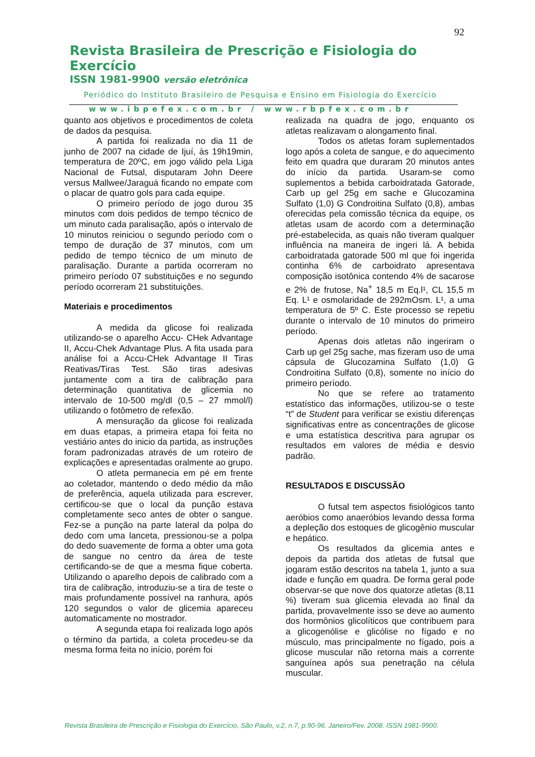92
Revista Brasileira de Prescrição e Fisiologia do Exercício
ISSN 1981-9900 versão eletrônica
Periódico do Instituto Brasileiro de Pesquisa e Ensino em Fisiologia do Exercício
www.ibpefex.com.br / www.rbpfex.com.br
quanto aos objetivos e procedimentos de coleta de dados da pesquisa.
A partida foi realizada no dia 11 de junho de 2007 na cidade de Ijuí, às 19h19min, temperatura de 20ºC, em jogo válido pela Liga Nacional de Futsal, disputaram John Deere versus Mallwee/Jaraguá ficando no empate com o placar de quatro gols para cada equipe.
O primeiro período de jogo durou 35 minutos com dois pedidos de tempo técnico de um minuto cada paralisação, após o intervalo de 10 minutos reiniciou o segundo período com o tempo de duração de 37 minutos, com um pedido de tempo técnico de um minuto de paralisação. Durante a partida ocorreram no primeiro período 07 substituições e no segundo período ocorreram 21 substituições.
Materiais e procedimentos
A medida da glicose foi realizada utilizando-se o aparelho Accu- CHek Advantage II, Accu-Chek Advantage Plus. A fita usada para análise foi a Accu-CHek Advantage II Tiras Reativas/Tiras Test. São tiras adesivas juntamente com a tira de calibração para determinação quantitativa de glicemia no intervalo de 10-500 mg/dl (0,5 – 27 mmol/l) utilizando o fotômetro de refexão.
A mensuração da glicose foi realizada em duas etapas, a primeira etapa foi feita no vestiário antes do inicio da partida, as instruções foram padronizadas através de um roteiro de explicações e apresentadas oralmente ao grupo.
O atleta permanecia em pé em frente ao coletador, mantendo o dedo médio da mão de preferência, aquela utilizada para escrever, certificou-se que o local da punção estava completamente seco antes de obter o sangue. Fez-se a punção na parte lateral da polpa do dedo com uma lanceta, pressionou-se a polpa do dedo suavemente de forma a obter uma gota de sangue no centro da área de teste certificando-se de que a mesma fique coberta. Utilizando o aparelho depois de calibrado com a tira de calibração, introduziu-se a tira de teste o mais profundamente possível na ranhura, após 120 segundos o valor de glicemia apareceu automaticamente no mostrador.
A segunda etapa foi realizada logo após o término da partida, a coleta procedeu-se da mesma forma feita no início, porém foi
realizada na quadra de jogo, enquanto os atletas realizavam o alongamento final.
Todos os atletas foram suplementados logo após a coleta de sangue, e do aquecimento feito em quadra que duraram 20 minutos antes do início da partida. Usaram-se como suplementos a bebida carboidratada Gatorade, Carb up gel 25g em sache e Glucozamina Sulfato (1,0) G Condroitina Sulfato (0,8), ambas oferecidas pela comissão técnica da equipe, os atletas usam de acordo com a determinação pré-estabelecida, as quais não tiveram qualquer influência na maneira de ingeri lá. A bebida carboidratada gatorade 500 ml que foi ingerida continha 6% de carboidrato apresentava composição isotônica contendo 4% de sacarose e 2% de frutose, Na<sup>+</sup> 18,5 m Eq.l¹, CL 15,5 m Eq. L¹ e osmolaridade de 292mOsm. L¹, a uma temperatura de 5º C. Este processo se repetiu durante o intervalo de 10 minutos do primeiro período.
Apenas dois atletas não ingeriram o Carb up gel 25g sache, mas fizeram uso de uma cápsula de Glucozamina Sulfato (1,0) G Condroitina Sulfato (0,8), somente no início do primeiro período.
No que se refere ao tratamento estatístico das informações, utilizou-se o teste “t” de Student para verificar se existiu diferenças significativas entre as concentrações de glicose e uma estatística descritiva para agrupar os resultados em valores de média e desvio padrão.
RESULTADOS E DISCUSSÃO
O futsal tem aspectos fisiológicos tanto aeróbios como anaeróbios levando dessa forma a depleção dos estoques de glicogênio muscular e hepático.
Os resultados da glicemia antes e depois da partida dos atletas de futsal que jogaram estão descritos na tabela 1, junto a sua idade e função em quadra. De forma geral pode observar-se que nove dos quatorze atletas (8,11 %) tiveram sua glicemia elevada ao final da partida, provavelmente isso se deve ao aumento dos hormônios glicolíticos que contribuem para a glicogenólise e glicólise no fígado e no músculo, mas principalmente no fígado, pois a glicose muscular não retorna mais a corrente sanguínea após sua penetração na célula muscular.
Revista Brasileira de Prescrição e Fisiologia do Exercício, São Paulo, v.2, n.7, p.90-96. Janeiro/Fev. 2008. ISSN 1981-9900.